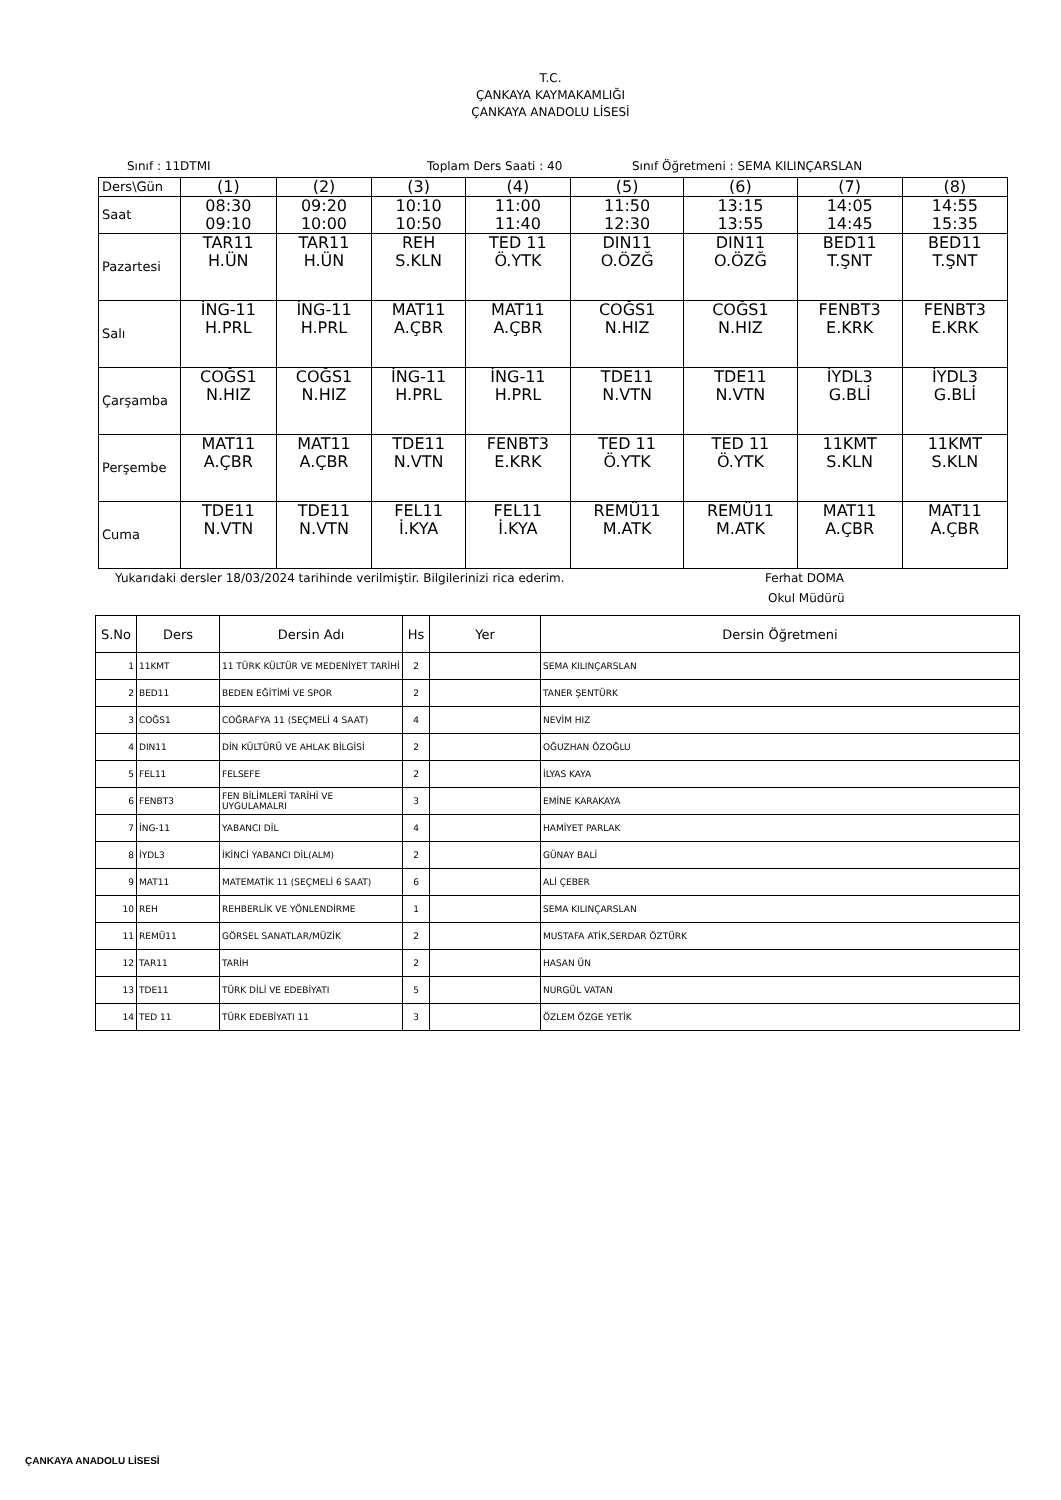T.C.
ÇANKAYA KAYMAKAMLIĞI
ÇANKAYA ANADOLU LİSESİ
Sınıf : 11DTMI Toplam Ders Saati : 40 Sınıf Öğretmeni : SEMA KILINÇARSLAN
| Ders\Gün | (1) | (2) | (3) | (4) | (5) | (6) | (7) | (8) |
| Saat | 08:30 09:10 | 09:20 10:00 | 10:10 10:50 | 11:00 11:40 | 11:50 12:30 | 13:15 13:55 | 14:05 14:45 | 14:55 15:35 |
| Pazartesi | TAR11 H.ÜN | TAR11 H.ÜN | REH S.KLN | TED 11 Ö.YTK | DIN11 O.ÖZĞ | DIN11 O.ÖZĞ | BED11 T.ŞNT | BED11 T.ŞNT |
| Salı | İNG-11 H.PRL | İNG-11 H.PRL | MAT11 A.ÇBR | MAT11 A.ÇBR | COĞS1 N.HIZ | COĞS1 N.HIZ | FENBT3 E.KRK | FENBT3 E.KRK |
| Çarşamba | COĞS1 N.HIZ | COĞS1 N.HIZ | İNG-11 H.PRL | İNG-11 H.PRL | TDE11 N.VTN | TDE11 N.VTN | İYDL3 G.BLİ | İYDL3 G.BLİ |
| Perşembe | MAT11 A.ÇBR | MAT11 A.ÇBR | TDE11 N.VTN | FENBT3 E.KRK | TED 11 Ö.YTK | TED 11 Ö.YTK | 11KMT S.KLN | 11KMT S.KLN |
| Cuma | TDE11 N.VTN | TDE11 N.VTN | FEL11 İ.KYA | FEL11 İ.KYA | REMÜ11 M.ATK | REMÜ11 M.ATK | MAT11 A.ÇBR | MAT11 A.ÇBR |
Yukarıdaki dersler 18/03/2024 tarihinde verilmiştir. Bilgilerinizi rica ederim. Ferhat DOMA
Okul Müdürü
| S.No | Ders | Dersin Adı | Hs | Yer | Dersin Öğretmeni |
| --- | --- | --- | --- | --- | --- |
| 1 | 11KMT | 11 TÜRK KÜLTÜR VE MEDENİYET TARİHİ | 2 | | SEMA KILINÇARSLAN |
| 2 | BED11 | BEDEN EĞİTİMİ VE SPOR | 2 | | TANER ŞENTÜRK |
| 3 | COĞS1 | COĞRAFYA 11 (SEÇMELİ 4 SAAT) | 4 | | NEVİM HIZ |
| 4 | DIN11 | DİN KÜLTÜRÜ VE AHLAK BİLGİSİ | 2 | | OĞUZHAN ÖZOĞLU |
| 5 | FEL11 | FELSEFE | 2 | | İLYAS KAYA |
| 6 | FENBT3 | FEN BİLİMLERİ TARİHİ VE UYGULAMALRI | 3 | | EMİNE KARAKAYA |
| 7 | İNG-11 | YABANCI DİL | 4 | | HAMİYET PARLAK |
| 8 | İYDL3 | İKİNCİ YABANCI DİL(ALM) | 2 | | GÜNAY BALİ |
| 9 | MAT11 | MATEMATİK 11 (SEÇMELİ 6 SAAT) | 6 | | ALİ ÇEBER |
| 10 | REH | REHBERLİK VE YÖNLENDİRME | 1 | | SEMA KILINÇARSLAN |
| 11 | REMÜ11 | GÖRSEL SANATLAR/MÜZİK | 2 | | MUSTAFA ATİK,SERDAR ÖZTÜRK |
| 12 | TAR11 | TARİH | 2 | | HASAN ÜN |
| 13 | TDE11 | TÜRK DİLİ VE EDEBİYATI | 5 | | NURGÜL VATAN |
| 14 | TED 11 | TÜRK EDEBİYATI 11 | 3 | | ÖZLEM ÖZGE YETİK |
ÇANKAYA ANADOLU LİSESİ